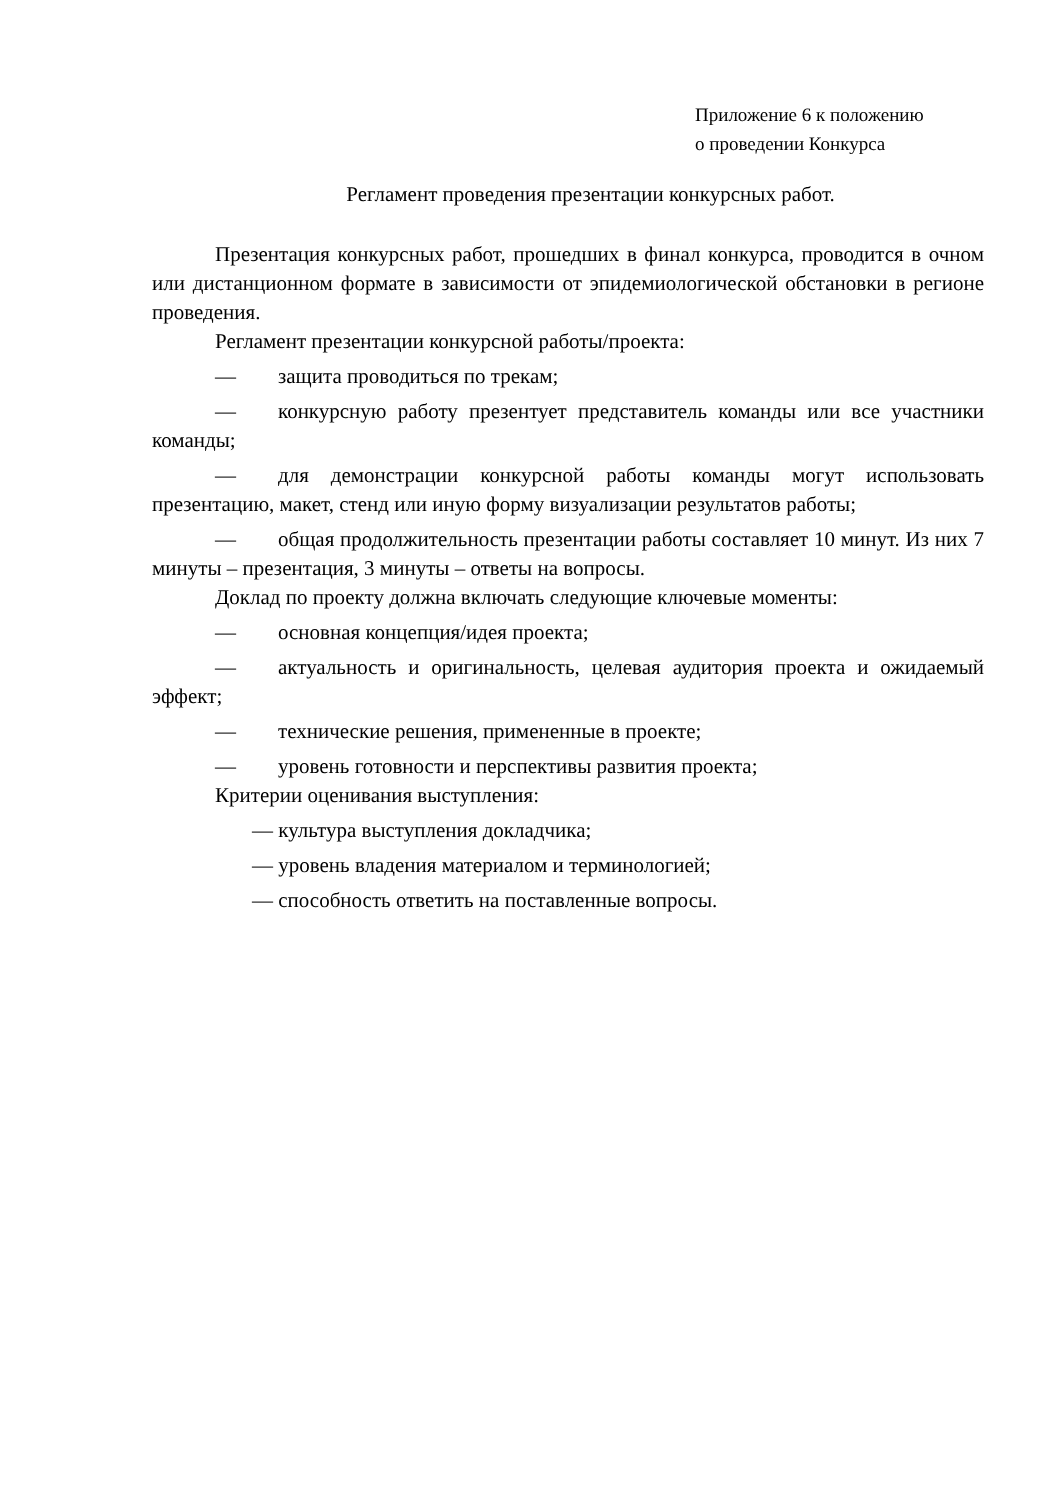Приложение 6 к положению
о проведении Конкурса
Регламент проведения презентации конкурсных работ.
Презентация конкурсных работ, прошедших в финал конкурса, проводится в очном или дистанционном формате в зависимости от эпидемиологической обстановки в регионе проведения.
Регламент презентации конкурсной работы/проекта:
— защита проводиться по трекам;
— конкурсную работу презентует представитель команды или все участники команды;
— для демонстрации конкурсной работы команды могут использовать презентацию, макет, стенд или иную форму визуализации результатов работы;
— общая продолжительность презентации работы составляет 10 минут. Из них 7 минуты – презентация, 3 минуты – ответы на вопросы.
Доклад по проекту должна включать следующие ключевые моменты:
— основная концепция/идея проекта;
— актуальность и оригинальность, целевая аудитория проекта и ожидаемый эффект;
— технические решения, примененные в проекте;
— уровень готовности и перспективы развития проекта;
Критерии оценивания выступления:
— культура выступления докладчика;
— уровень владения материалом и терминологией;
— способность ответить на поставленные вопросы.